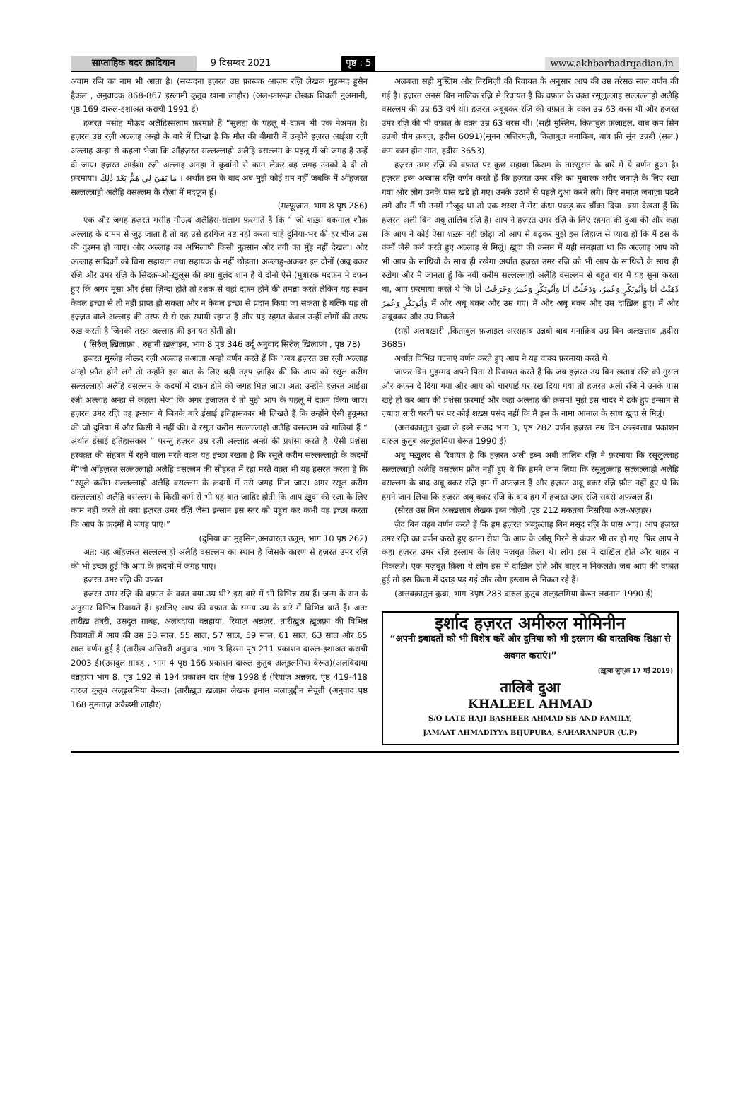साप्ताहिक बदर क़ादियान 9 दिसम्बर 2021 पृष्ठ : 5 www.akhbarbadrqadian.in
अवाम रज़ि का नाम भी आता है। (सय्यदना हज़रत उम्र फ़ारूक़ आज़म रज़ि लेखक मुहम्मद हुसैन हैकल , अनुवादक 868-867 इस्लामी कुतुब ख़ाना लाहौर) (अल-फ़ारूक़ लेखक शिबली नुअमानी, पृष्ठ 169 दारुल-इशाअत कराची 1991 ई)
हज़रत मसीह मौऊद अलैहिस्सलाम फ़रमाते हैं “सुलहा के पहलू में दफ़न भी एक नेअमत है। हज़रत उम्र रज़ी अल्लाह अन्हो के बारे में लिखा है कि मौत की बीमारी में उन्होंने हज़रत आईशा रज़ी अल्लाह अन्हा से कहला भेजा कि आँहज़रत सल्लल्लाहो अलैहि वसल्लम के पहलू में जो जगह है उन्हें दी जाए। हज़रत आईशा रज़ी अल्लाह अनहा ने कुर्बानी से काम लेकर वह जगह उनको दे दी तो फ़रमाया। مَا بَقِيَ لِي هَمٌّ بَعْدَ ذٰلِكَ । अर्थात इस के बाद अब मुझे कोई ग़म नहीं जबकि मैं आँहज़रत सल्लल्लाहो अलैहि वसल्लम के रौज़ा में मदफ़ून हूँ।
(मल्फ़ूज़ात, भाग 8 पृष्ठ 286)
एक और जगह हज़रत मसीह मौऊद अलैहिस-सलाम फ़रमाते हैं कि “ जो शख़्स बकमाल शौक़ अल्लाह के दामन से जुड़ जाता है तो वह उसे हरगिज़ नष्ट नहीं करता चाहे दुनिया-भर की हर चीज़ उस की दुश्मन हो जाए। और अल्लाह का अभिलाषी किसी नुक़्सान और तंगी का मुँह नहीं देखता। और अल्लाह सादिक़ों को बिना सहायता तथा सहायक के नहीं छोड़ता। अल्लाहु-अकबर इन दोनों (अबू बकर रज़ि और उमर रज़ि के सिदक़-ओ-ख़ुलूस की क्या बुलंद शान है वे दोनों ऐसे (मुबारक मदफ़न में दफ़न हुए कि अगर मूसा और ईसा ज़िन्दा होते तो रशक से वहां दफ़न होने की तमन्ना करते लेकिन यह स्थान केवल इच्छा से तो नहीं प्राप्त हो सकता और न केवल इच्छा से प्रदान किया जा सकता है बल्कि यह तो इज़्ज़त वाले अल्लाह की तरफ से से एक स्थायी रहमत है और यह रहमत केवल उन्हीं लोगों की तरफ़ रुख़ करती है जिनकी तरफ़ अल्लाह की इनायत होती हो।
( सिर्रुल् ख़िलाफ़ा , रुहानी ख़ज़ाइन, भाग 8 पृष्ठ 346 उर्दू अनुवाद सिर्रुल् ख़िलाफ़ा , पृष्ठ 78)
हज़रत मुस्लेह मौऊद रज़ी अल्लाह तआला अन्हो वर्णन करते हैं कि “जब हज़रत उम्र रज़ी अल्लाह अन्हो फ़ौत होने लगे तो उन्होंने इस बात के लिए बड़ी तड़प ज़ाहिर की कि आप को रसूल करीम सल्लल्लाहो अलैहि वसल्लम के क़दमों में दफ़न होने की जगह मिल जाए। अत: उन्होंने हज़रत आईशा रज़ी अल्लाह अन्हा से कहला भेजा कि अगर इजाज़त दें तो मुझे आप के पहलू में दफ़न किया जाए। हज़रत उमर रज़ि वह इन्सान थे जिनके बारे ईसाई इतिहासकार भी लिखते हैं कि उन्होंने ऐसी हुकूमत की जो दुनिया में और किसी ने नहीं की। वे रसूल करीम सल्लल्लाहो अलैहि वसल्लम को गालियां हैं “ अर्थात ईसाई इतिहासकार ” परन्तु हज़रत उम्र रज़ी अल्लाह अन्हो की प्रशंसा करते हैं। ऐसी प्रशंसा हरवक़्त की संहबत में रहने वाला मरते वक़्त यह इच्छा रखता है कि रसूले करीम सल्लल्लाहो के क़दमों में“जो आँहज़रत सल्लल्लाहो अलैहि वसल्लम की सोहबत में रहा मरते वक़्त भी यह हसरत करता है कि “रसूले करीम सल्लल्लाहो अलैहि वसल्लम के क़दमों में उसे जगह मिल जाए। अगर रसूल करीम सल्लल्लाहो अलैहि वसल्लम के किसी कर्म से भी यह बात ज़ाहिर होती कि आप ख़ुदा की रज़ा के लिए काम नहीं करते तो क्या हज़रत उमर रज़ि जैसा इन्सान इस स्तर को पहुंच कर कभी यह इच्छा करता कि आप के क़दमों में जगह पाए।”
(दुनिया का मुहसिन,अनवारुल उलूम, भाग 10 पृष्ठ 262)
अत: यह आँहज़रत सल्लल्लाहो अलैहि वसल्लम का स्थान है जिसके कारण से हज़रत उमर रज़ि की भी इच्छा हुई कि आप के क़दमों में जगह पाए।
हज़रत उमर रज़ि की वफ़ात
हज़रत उमर रज़ि की वफ़ात के वक़्त क्या उम्र थी? इस बारे में भी विभिन्न राय हैं। जन्म के सन के अनुसार विभिन्न रिवायते हैं। इसलिए आप की वफ़ात के समय उम्र के बारे में विभिन्न बातें हैं। अत: तारीख़ तबरी, उसदुल ग़ाबह, अलबदाया वन्नहाया, रियाज़ अन्नज़र, तारीख़ुल ख़ुलफ़ा की विभिन्न रिवायतों में आप की उम्र 53 साल, 55 साल, 57 साल, 59 साल, 61 साल, 63 साल और 65 साल वर्णन हुई है।(तारीख़ अत्तिबरी अनुवाद ,भाग 3 हिस्सा पृष्ठ 211 प्रकाशन दारुल-इशाअत कराची 2003 ई)(उसदुल ग़ाबह , भाग 4 पृष्ठ 166 प्रकाशन दारुल कुतुब अल्इलमिया बेरूत)(अलबिदाया वन्नहाया भाग 8, पृष्ठ 192 से 194 प्रकाशन दार हिज्र 1998 ई (रियाज़ अन्नज़र, पृष्ठ 419-418 दारुल कुतुब अल्इलमिया बेरूत) (तारीख़ुल ख़लफ़ा लेखक इमाम जलालुद्दीन सेयूती (अनुवाद पृष्ठ 168 मुमताज़ अकैडमी लाहौर)
अलबत्ता सही मुस्लिम और तिरमिज़ी की रिवायत के अनुसार आप की उम्र तरेसठ साल वर्णन की गई है। हज़रत अनस बिन मालिक रज़ि से रिवायत है कि वफ़ात के वक़्त रसूलुल्लाह सल्लल्लाहो अलैहि वसल्लम की उम्र 63 वर्ष थी। हज़रत अबूबकर रज़ि की वफ़ात के वक़्त उम्र 63 बरस थी और हज़रत उमर रज़ि की भी वफ़ात के वक़्त उम्र 63 बरस थी। (सही मुस्लिम, किताबुल फ़ज़ाइल, बाब कम सिन उन्नबी यौम क़बज़, हदीस 6091)(सुनन अत्तिरमज़ी, किताबुल मनाकिब, बाब फ़ी सुंन उन्नबी (सल.) कम कान हीन मात, हदीस 3653)
हज़रत उमर रज़ि की वफ़ात पर कुछ सहाबा किराम के तास्सुरात के बारे में ये वर्णन हुआ है। हज़रत इब्न अब्बास रज़ि वर्णन करते हैं कि हज़रत उमर रज़ि का मुबारक शरीर जनाज़े के लिए रखा गया और लोग उनके पास खड़े हो गए। उनके उठाने से पहले दुआ करने लगे। फिर नमाज़ जनाज़ा पढ़ने लगे और मैं भी उनमें मौजूद था तो एक शख़्स ने मेरा कंधा पकड़ कर चौंका दिया। क्या देखता हूँ कि हज़रत अली बिन अबू तालिब रज़ि हैं। आप ने हज़रत उमर रज़ि के लिए रहमत की दुआ की और कहा कि आप ने कोई ऐसा शख़्स नहीं छोड़ा जो आप से बढ़कर मुझे इस लिहाज़ से प्यारा हो कि मैं इस के कर्मों जैसे कर्म करते हुए अल्लाह से मिलूं। ख़ुदा की क़सम मैं यही समझता था कि अल्लाह आप को भी आप के साथियों के साथ ही रखेगा अर्थात हज़रत उमर रज़ि को भी आप के साथियों के साथ ही रखेगा और मैं जानता हूँ कि नबी करीम सल्लल्लाहो अलैहि वसल्लम से बहुत बार मैं यह सुना करता था, आप फ़रमाया करते थे कि ذَهَبْتُ أَنَا وَأَبُوبَكْرٍ وَعُمَرُ، وَدَخَلْتُ أَنَا وَأَبُوبَكْرٍ وَعُمَرُ وَخَرَجْتُ أَنَا وَأَبُوبَكْرٍ وَعُمَرُ मैं और अबू बकर और उम्र गए। मैं और अबू बकर और उम्र दाख़िल हुए। मैं और अबूबकर और उम्र निकले
(सही अलबख़ारी ,किताबुल फ़ज़ाइल अस्सहाब उन्नबी बाब मनाक़िब उम्र बिन अल्ख़त्ताब ,हदीस 3685)
अर्थात विभिन्न घटनाएं वर्णन करते हुए आप ने यह वाक्य फ़रमाया करते थे
जाफ़र बिन मुहम्मद अपने पिता से रिवायत करते हैं कि जब हज़रत उम्र बिन ख़ताब रज़ि को ग़ुसल और कफ़न दे दिया गया और आप को चारपाई पर रख दिया गया तो हज़रत अली रज़ि ने उनके पास खड़े हो कर आप की प्रशंसा फ़रमाई और कहा अल्लाह की क़सम! मुझे इस चादर में ढके हुए इन्सान से ज़्यादा सारी धरती पर पर कोई शख़्स पसंद नहीं कि मैं इस के नामा आमाल के साथ ख़ुदा से मिलूं।
(अत्तबक़ातुल कुब्रा ले इब्ने सअद भाग 3, पृष्ठ 282 वर्णन हज़रत उम्र बिन अल्ख़त्ताब प्रकाशन दारुल कुतुब अल्इलमिया बेरूत 1990 ई)
अबू मख़ुलद से रिवायत है कि हज़रत अली इब्न अबी तालिब रज़ि ने फ़रमाया कि रसूलुल्लाह सल्लल्लाहो अलैहि वसल्लम फ़ौत नहीं हुए थे कि हमने जान लिया कि रसूलुल्लाह सल्लल्लाहो अलैहि वसल्लम के बाद अबू बकर रज़ि हम में अफ़ज़ल हैं और हज़रत अबू बकर रज़ि फ़ौत नहीं हुए थे कि हमने जान लिया कि हज़रत अबू बकर रज़ि के बाद हम में हज़रत उमर रज़ि सबसे अफ़ज़ल हैं।
(सीरत उम्र बिन अल्ख़त्ताब लेखक इब्न जोज़ी ,पृष्ठ 212 मकतबा मिसरिया अल-अज़हर)
ज़ैद बिन वहब वर्णन करते हैं कि हम हज़रत अब्दुल्लाह बिन मसूद रज़ि के पास आए। आप हज़रत उमर रज़ि का वर्णन करते हुए इतना रोया कि आप के आँसू गिरने से कंकर भी तर हो गए। फिर आप ने कहा हज़रत उमर रज़ि इस्लाम के लिए मज़बूत क़िला थे। लोग इस में दाख़िल होते और बाहर न निकलते। एक मज़बूत क़िला थे लोग इस में दाख़िल होते और बाहर न निकलते। जब आप की वफ़ात हुई तो इस क़िला में दराड़ पड़ गई और लोग इस्लाम से निकल रहे हैं।
(अत्तबक़ातुल कुब्रा, भाग 3पृष्ठ 283 दारुल कुतुब अल्इलमिया बेरूत लबनान 1990 ई)
इर्शाद हज़रत अमीरुल मोमिनीन
“अपनी इबादतों को भी विशेष करें और दुनिया को भी इस्लाम की वास्तविक शिक्षा से अवगत कराएं।”
(ख़ुत्बा जुम्अः 17 मई 2019)
तालिबे दुआ
KHALEEL AHMAD
S/O LATE HAJI BASHEER AHMAD SB AND FAMILY,
JAMAAT AHMADIYYA BIJUPURA, SAHARANPUR (U.P)